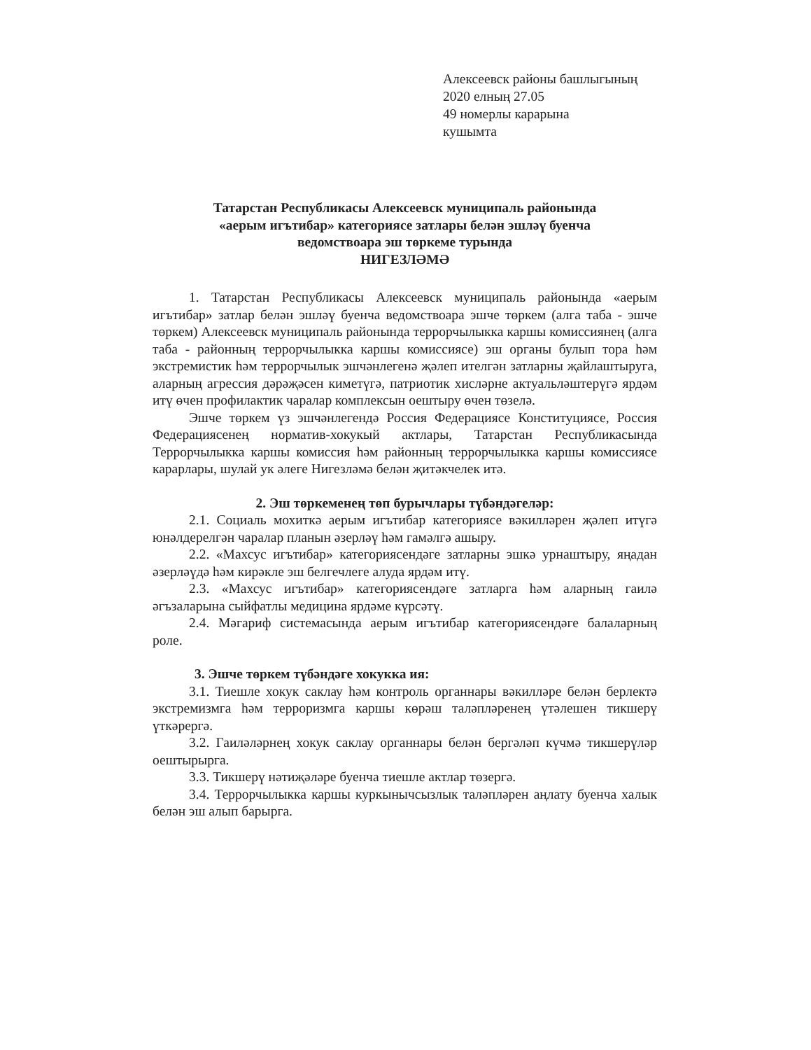Алексеевск районы башлыгының
2020 елның 27.05
49 номерлы карарына
кушымта
Татарстан Республикасы Алексеевск муниципаль районында
«аерым игътибар» категориясе затлары белән эшләү буенча
ведомствоара эш төркеме турында
НИГЕЗЛӘМӘ
1. Татарстан Республикасы Алексеевск муниципаль районында «аерым игътибар» затлар белән эшләү буенча ведомствоара эшче төркем (алга таба - эшче төркем) Алексеевск муниципаль районында террорчылыкка каршы комиссиянең (алга таба - районның террорчылыкка каршы комиссиясе) эш органы булып тора һәм экстремистик һәм террорчылык эшчәнлегенә җәлеп ителгән затларны җайлаштыруга, аларның агрессия дәрәҗәсен киметүгә, патриотик хисләрне актуальләштерүгә ярдәм итү өчен профилактик чаралар комплексын оештыру өчен төзелә.
Эшче төркем үз эшчәнлегендә Россия Федерациясе Конституциясе, Россия Федерациясенең норматив-хокукый актлары, Татарстан Республикасында Террорчылыкка каршы комиссия һәм районның террорчылыкка каршы комиссиясе карарлары, шулай ук әлеге Нигезләмә белән җитәкчелек итә.
2. Эш төркеменең төп бурычлары түбәндәгеләр:
2.1. Социаль мохиткә аерым игътибар категориясе вәкилләрен җәлеп итүгә юнәлдерелгән чаралар планын әзерләү һәм гамәлгә ашыру.
2.2. «Махсус игътибар» категориясендәге затларны эшкә урнаштыру, яңадан әзерләүдә һәм кирәкле эш белгечлеге алуда ярдәм итү.
2.3. «Махсус игътибар» категориясендәге затларга һәм аларның гаилә әгъзаларына сыйфатлы медицина ярдәме күрсәтү.
2.4. Мәгариф системасында аерым игътибар категориясендәге балаларның роле.
3. Эшче төркем түбәндәге хокукка ия:
3.1. Тиешле хокук саклау һәм контроль органнары вәкилләре белән берлектә экстремизмга һәм терроризмга каршы көрәш таләпләренең үтәлешен тикшерү үткәрергә.
3.2. Гаиләләрнең хокук саклау органнары белән бергәләп күчмә тикшерүләр оештырырга.
3.3. Тикшерү нәтиҗәләре буенча тиешле актлар төзергә.
3.4. Террорчылыкка каршы куркынычсызлык таләпләрен аңлату буенча халык белән эш алып барырга.